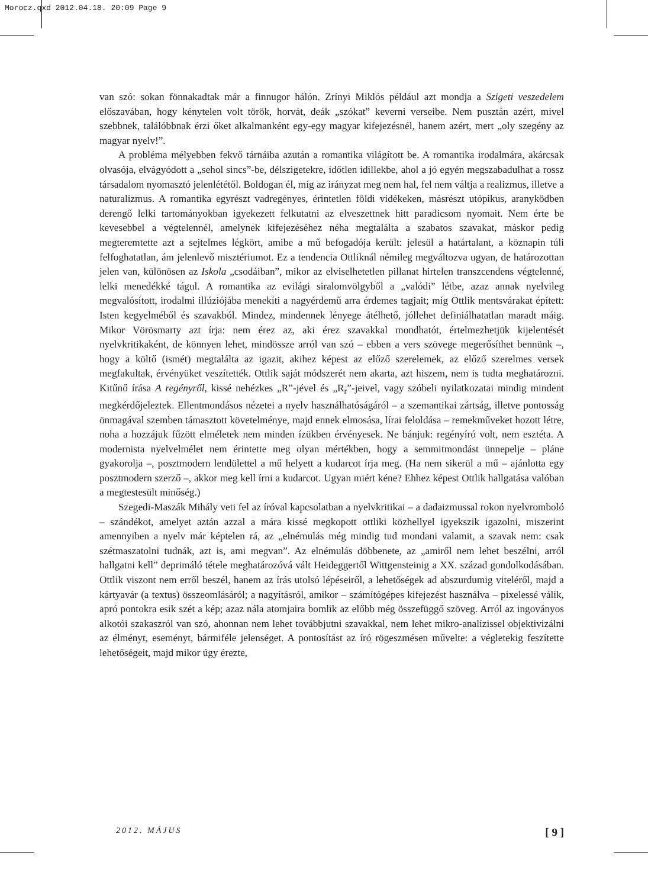Morocz.qxd 2012.04.18. 20:09 Page 9
van szó: sokan fönnakadtak már a finnugor hálón. Zrínyi Miklós például azt mondja a Szigeti veszedelem előszavában, hogy kénytelen volt török, horvát, deák „szókat” keverni verseibe. Nem pusztán azért, mivel szebbnek, találóbbnak érzi őket alkalmanként egy-egy magyar kifejezésnél, hanem azért, mert „oly szegény az magyar nyelv!”.
A probléma mélyebben fekvő tárnáiba azután a romantika világított be. A romantika irodalmára, akárcsak olvasója, elvágyódott a „sehol sincs”-be, délszigetekre, időtlen idillekbe, ahol a jó egyén megszabadulhat a rossz társadalom nyomasztó jelenlététől. Boldogan él, míg az irányzat meg nem hal, fel nem váltja a realizmus, illetve a naturalizmus. A romantika egyrészt vadregényes, érintetlen földi vidékeken, másrészt utópikus, aranyködben derengő lelki tartományokban igyekezett felkutatni az elveszettnek hitt paradicsom nyomait. Nem érte be kevesebbel a végtelennél, amelynek kifejezéséhez néha megtalálta a szabatos szavakat, máskor pedig megteremtette azt a sejtelmes légkört, amibe a mű befogadója került: jelesül a határtalant, a köznapin túli felfoghatatlan, ám jelenlevő misztériumot. Ez a tendencia Ottliknál némileg megváltozva ugyan, de határozottan jelen van, különösen az Iskola „csodáiban”, mikor az elviselhetetlen pillanat hirtelen transzcendens végtelenné, lelki menedékké tágul. A romantika az evilági siralomvölgyből a „valódi” létbe, azaz annak nyelvileg megvalósított, irodalmi illúziójába menekíti a nagyérdemű arra érdemes tagjait; míg Ottlik mentsvárakat épített: Isten kegyelméből és szavakból. Mindez, mindennek lényege átélhető, jóllehet definiálhatatlan maradt máig. Mikor Vörösmarty azt írja: nem érez az, aki érez szavakkal mondhatót, értelmezhetjük kijelentését nyelvkritikaként, de könnyen lehet, mindössze arról van szó – ebben a vers szövege megerősíthet bennünk –, hogy a költő (ismét) megtalálta az igazit, akihez képest az előző szerelemek, az előző szerelmes versek megfakultak, érvényüket veszítették. Ottlik saját módszerét nem akarta, azt hiszem, nem is tudta meghatározni. Kitűnő írása A regényről, kissé nehézkes „R”-jével és „R<sub>r</sub>”-jeivel, vagy szóbeli nyilatkozatai mindig mindent megkérdőjeleztek. Ellentmondásos nézetei a nyelv használhatóságáról – a szemantikai zártság, illetve pontosság önmagával szemben támasztott követelménye, majd ennek elmosása, lírai feloldása – remekműveket hozott létre, noha a hozzájuk fűzött elméletek nem minden ízükben érvényesek. Ne bánjuk: regényíró volt, nem esztéta. A modernista nyelvelmélet nem érintette meg olyan mértékben, hogy a semmitmondást ünnepelje – pláne gyakorolja –, posztmodern lendülettel a mű helyett a kudarcot írja meg. (Ha nem sikerül a mű – ajánlotta egy posztmodern szerző –, akkor meg kell írni a kudarcot. Ugyan miért kéne? Ehhez képest Ottlik hallgatása valóban a megtestesült minőség.)
Szegedi-Maszák Mihály veti fel az íróval kapcsolatban a nyelvkritikai – a dadaizmussal rokon nyelvromboló – szándékot, amelyet aztán azzal a mára kissé megkopott ottliki közhellyel igyekszik igazolni, miszerint amennyiben a nyelv már képtelen rá, az „elnémulás még mindig tud mondani valamit, a szavak nem: csak szétmaszatolni tudnák, azt is, ami megvan”. Az elnémulás döbbenete, az „amiről nem lehet beszélni, arról hallgatni kell” deprimáló tétele meghatározóvá vált Heideggertől Wittgensteinig a XX. század gondolkodásában. Ottlik viszont nem erről beszél, hanem az írás utolsó lépéseiről, a lehetőségek ad abszurdumig viteléről, majd a kártyavár (a textus) összeomlásáról; a nagyításról, amikor – számítógépes kifejezést használva – pixelessé válik, apró pontokra esik szét a kép; azaz nála atomjaira bomlik az előbb még összefüggő szöveg. Arról az ingoványos alkotói szakaszról van szó, ahonnan nem lehet továbbjutni szavakkal, nem lehet mikro-analízissel objektivizálni az élményt, eseményt, bármiféle jelenséget. A pontosítást az író rögeszmésen művelte: a végletekig feszítette lehetőségeit, majd mikor úgy érezte,
2012. MÁJUS [ 9 ]